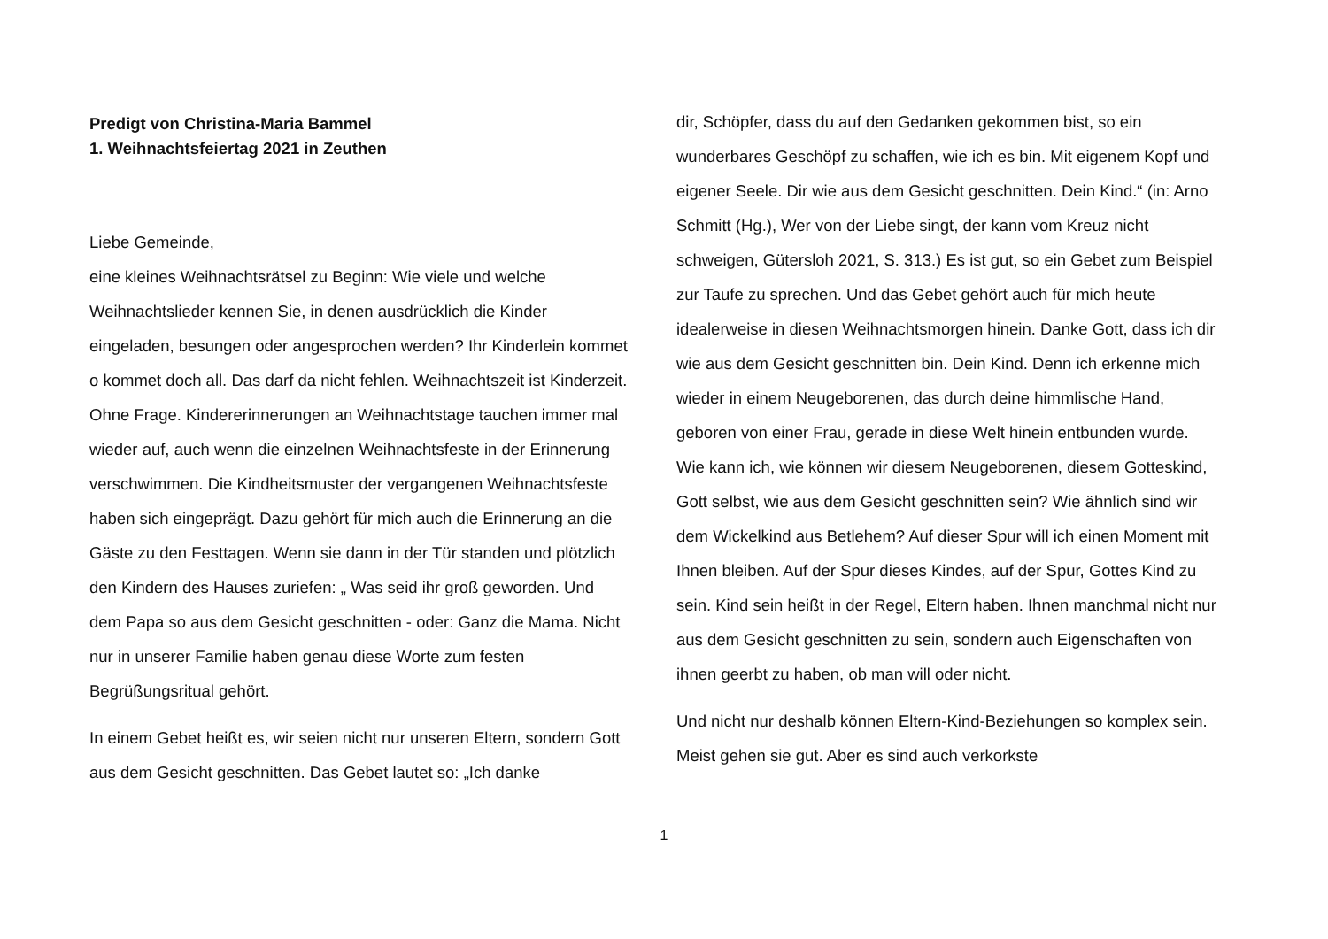Predigt von Christina-Maria Bammel
1. Weihnachtsfeiertag 2021 in Zeuthen
Liebe Gemeinde,
eine kleines Weihnachtsrätsel zu Beginn: Wie viele und welche Weihnachtslieder kennen Sie, in denen ausdrücklich die Kinder eingeladen, besungen oder angesprochen werden? Ihr Kinderlein kommet o kommet doch all. Das darf da nicht fehlen. Weihnachtszeit ist Kinderzeit. Ohne Frage. Kindererinnerungen an Weihnachtstage tauchen immer mal wieder auf, auch wenn die einzelnen Weihnachtsfeste in der Erinnerung verschwimmen. Die Kindheitsmuster der vergangenen Weihnachtsfeste haben sich eingeprägt. Dazu gehört für mich auch die Erinnerung an die Gäste zu den Festtagen. Wenn sie dann in der Tür standen und plötzlich den Kindern des Hauses zuriefen: „ Was seid ihr groß geworden. Und dem Papa so aus dem Gesicht geschnitten - oder: Ganz die Mama. Nicht nur in unserer Familie haben genau diese Worte zum festen Begrüßungsritual gehört.
In einem Gebet heißt es, wir seien nicht nur unseren Eltern, sondern Gott aus dem Gesicht geschnitten. Das Gebet lautet so: „Ich danke
dir, Schöpfer, dass du auf den Gedanken gekommen bist, so ein wunderbares Geschöpf zu schaffen, wie ich es bin. Mit eigenem Kopf und eigener Seele. Dir wie aus dem Gesicht geschnitten. Dein Kind.“ (in: Arno Schmitt (Hg.), Wer von der Liebe singt, der kann vom Kreuz nicht schweigen, Gütersloh 2021, S. 313.) Es ist gut, so ein Gebet zum Beispiel zur Taufe zu sprechen. Und das Gebet gehört auch für mich heute idealerweise in diesen Weihnachtsmorgen hinein. Danke Gott, dass ich dir wie aus dem Gesicht geschnitten bin. Dein Kind. Denn ich erkenne mich wieder in einem Neugeborenen, das durch deine himmlische Hand, geboren von einer Frau, gerade in diese Welt hinein entbunden wurde. Wie kann ich, wie können wir diesem Neugeborenen, diesem Gotteskind, Gott selbst, wie aus dem Gesicht geschnitten sein? Wie ähnlich sind wir dem Wickelkind aus Betlehem? Auf dieser Spur will ich einen Moment mit Ihnen bleiben. Auf der Spur dieses Kindes, auf der Spur, Gottes Kind zu sein. Kind sein heißt in der Regel, Eltern haben. Ihnen manchmal nicht nur aus dem Gesicht geschnitten zu sein, sondern auch Eigenschaften von ihnen geerbt zu haben, ob man will oder nicht.
Und nicht nur deshalb können Eltern-Kind-Beziehungen so komplex sein. Meist gehen sie gut. Aber es sind auch verkorkste
1